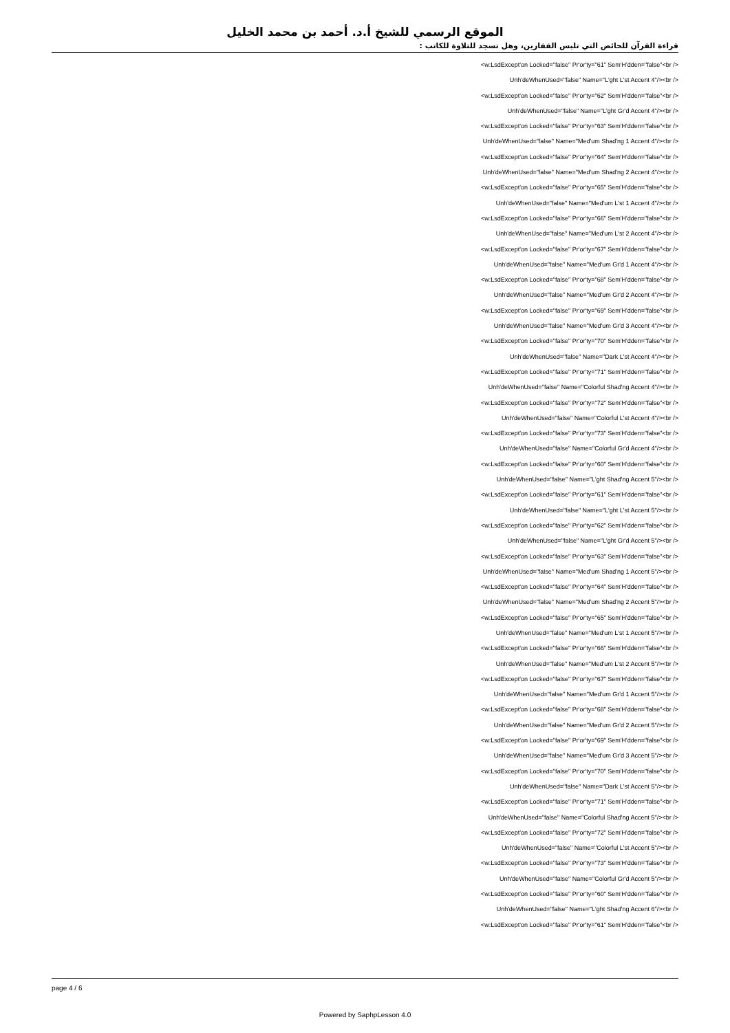الموقع الرسمي للشيخ أ.د. أحمد بن محمد الخليل
قراءة القرآن للحائض التي تلبس القفازين، وهل تسجد للتلاوة للكاتب :
<w:LsdExcept'on Locked="false" Pr'or'ty="61" Sem'H'dden="false"<br />
Unh'deWhenUsed="false" Name="L'ght L'st Accent 4"/><br />
<w:LsdExcept'on Locked="false" Pr'or'ty="62" Sem'H'dden="false"<br />
Unh'deWhenUsed="false" Name="L'ght Gr'd Accent 4"/><br />
<w:LsdExcept'on Locked="false" Pr'or'ty="63" Sem'H'dden="false"<br />
Unh'deWhenUsed="false" Name="Med'um Shad'ng 1 Accent 4"/><br />
<w:LsdExcept'on Locked="false" Pr'or'ty="64" Sem'H'dden="false"<br />
Unh'deWhenUsed="false" Name="Med'um Shad'ng 2 Accent 4"/><br />
<w:LsdExcept'on Locked="false" Pr'or'ty="65" Sem'H'dden="false"<br />
Unh'deWhenUsed="false" Name="Med'um L'st 1 Accent 4"/><br />
<w:LsdExcept'on Locked="false" Pr'or'ty="66" Sem'H'dden="false"<br />
Unh'deWhenUsed="false" Name="Med'um L'st 2 Accent 4"/><br />
<w:LsdExcept'on Locked="false" Pr'or'ty="67" Sem'H'dden="false"<br />
Unh'deWhenUsed="false" Name="Med'um Gr'd 1 Accent 4"/><br />
<w:LsdExcept'on Locked="false" Pr'or'ty="68" Sem'H'dden="false"<br />
Unh'deWhenUsed="false" Name="Med'um Gr'd 2 Accent 4"/><br />
<w:LsdExcept'on Locked="false" Pr'or'ty="69" Sem'H'dden="false"<br />
Unh'deWhenUsed="false" Name="Med'um Gr'd 3 Accent 4"/><br />
<w:LsdExcept'on Locked="false" Pr'or'ty="70" Sem'H'dden="false"<br />
Unh'deWhenUsed="false" Name="Dark L'st Accent 4"/><br />
<w:LsdExcept'on Locked="false" Pr'or'ty="71" Sem'H'dden="false"<br />
Unh'deWhenUsed="false" Name="Colorful Shad'ng Accent 4"/><br />
<w:LsdExcept'on Locked="false" Pr'or'ty="72" Sem'H'dden="false"<br />
Unh'deWhenUsed="false" Name="Colorful L'st Accent 4"/><br />
<w:LsdExcept'on Locked="false" Pr'or'ty="73" Sem'H'dden="false"<br />
Unh'deWhenUsed="false" Name="Colorful Gr'd Accent 4"/><br />
<w:LsdExcept'on Locked="false" Pr'or'ty="60" Sem'H'dden="false"<br />
Unh'deWhenUsed="false" Name="L'ght Shad'ng Accent 5"/><br />
<w:LsdExcept'on Locked="false" Pr'or'ty="61" Sem'H'dden="false"<br />
Unh'deWhenUsed="false" Name="L'ght L'st Accent 5"/><br />
<w:LsdExcept'on Locked="false" Pr'or'ty="62" Sem'H'dden="false"<br />
Unh'deWhenUsed="false" Name="L'ght Gr'd Accent 5"/><br />
<w:LsdExcept'on Locked="false" Pr'or'ty="63" Sem'H'dden="false"<br />
Unh'deWhenUsed="false" Name="Med'um Shad'ng 1 Accent 5"/><br />
<w:LsdExcept'on Locked="false" Pr'or'ty="64" Sem'H'dden="false"<br />
Unh'deWhenUsed="false" Name="Med'um Shad'ng 2 Accent 5"/><br />
<w:LsdExcept'on Locked="false" Pr'or'ty="65" Sem'H'dden="false"<br />
Unh'deWhenUsed="false" Name="Med'um L'st 1 Accent 5"/><br />
<w:LsdExcept'on Locked="false" Pr'or'ty="66" Sem'H'dden="false"<br />
Unh'deWhenUsed="false" Name="Med'um L'st 2 Accent 5"/><br />
<w:LsdExcept'on Locked="false" Pr'or'ty="67" Sem'H'dden="false"<br />
Unh'deWhenUsed="false" Name="Med'um Gr'd 1 Accent 5"/><br />
<w:LsdExcept'on Locked="false" Pr'or'ty="68" Sem'H'dden="false"<br />
Unh'deWhenUsed="false" Name="Med'um Gr'd 2 Accent 5"/><br />
<w:LsdExcept'on Locked="false" Pr'or'ty="69" Sem'H'dden="false"<br />
Unh'deWhenUsed="false" Name="Med'um Gr'd 3 Accent 5"/><br />
<w:LsdExcept'on Locked="false" Pr'or'ty="70" Sem'H'dden="false"<br />
Unh'deWhenUsed="false" Name="Dark L'st Accent 5"/><br />
<w:LsdExcept'on Locked="false" Pr'or'ty="71" Sem'H'dden="false"<br />
Unh'deWhenUsed="false" Name="Colorful Shad'ng Accent 5"/><br />
<w:LsdExcept'on Locked="false" Pr'or'ty="72" Sem'H'dden="false"<br />
Unh'deWhenUsed="false" Name="Colorful L'st Accent 5"/><br />
<w:LsdExcept'on Locked="false" Pr'or'ty="73" Sem'H'dden="false"<br />
Unh'deWhenUsed="false" Name="Colorful Gr'd Accent 5"/><br />
<w:LsdExcept'on Locked="false" Pr'or'ty="60" Sem'H'dden="false"<br />
Unh'deWhenUsed="false" Name="L'ght Shad'ng Accent 6"/><br />
<w:LsdExcept'on Locked="false" Pr'or'ty="61" Sem'H'dden="false"<br />
page 4 / 6
Powered by SaphpLesson 4.0